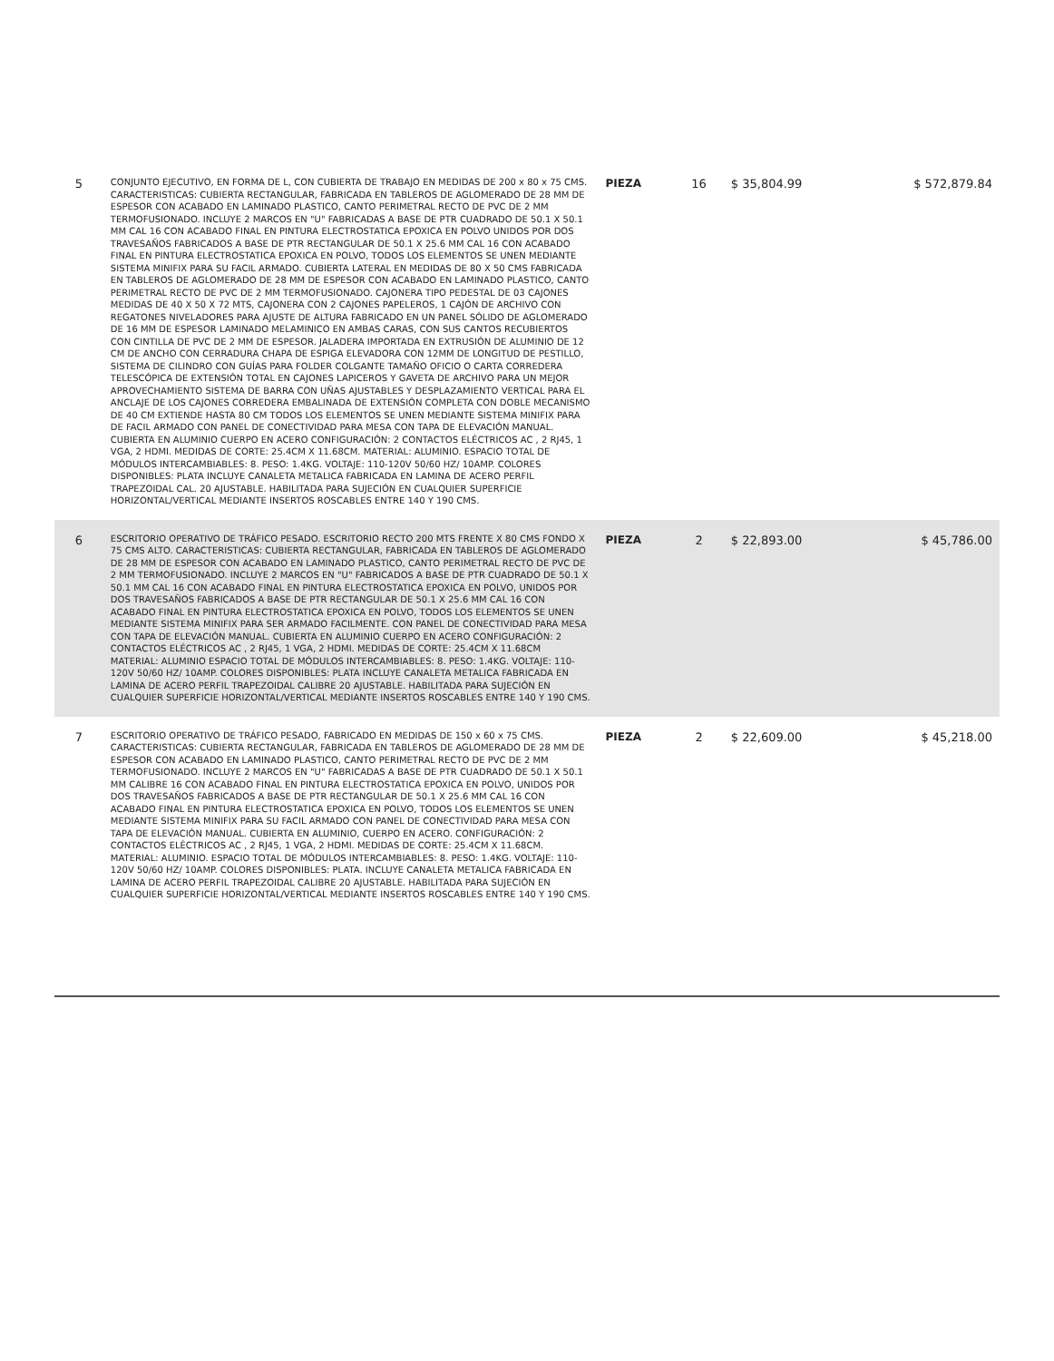| 5 | CONJUNTO EJECUTIVO, EN FORMA DE L, CON CUBIERTA DE TRABAJO EN MEDIDAS DE 200 x 80 x 75 CMS. CARACTERISTICAS: CUBIERTA RECTANGULAR, FABRICADA EN TABLEROS DE AGLOMERADO DE 28 MM DE ESPESOR CON ACABADO EN LAMINADO PLASTICO, CANTO PERIMETRAL RECTO DE PVC DE 2 MM TERMOFUSIONADO. INCLUYE 2 MARCOS EN "U" FABRICADAS A BASE DE PTR CUADRADO DE 50.1 X 50.1 MM CAL 16 CON ACABADO FINAL EN PINTURA ELECTROSTATICA EPOXICA EN POLVO UNIDOS POR DOS TRAVESAÑOS FABRICADOS A BASE DE PTR RECTANGULAR DE 50.1 X 25.6 MM CAL 16 CON ACABADO FINAL EN PINTURA ELECTROSTATICA EPOXICA EN POLVO, TODOS LOS ELEMENTOS SE UNEN MEDIANTE SISTEMA MINIFIX PARA SU FACIL ARMADO. CUBIERTA LATERAL EN MEDIDAS DE 80 X 50 CMS FABRICADA EN TABLEROS DE AGLOMERADO DE 28 MM DE ESPESOR CON ACABADO EN LAMINADO PLASTICO, CANTO PERIMETRAL RECTO DE PVC DE 2 MM TERMOFUSIONADO. CAJONERA TIPO PEDESTAL DE 03 CAJONES MEDIDAS DE 40 X 50 X 72 MTS, CAJONERA CON 2 CAJONES PAPELEROS, 1 CAJÓN DE ARCHIVO CON REGATONES NIVELADORES PARA AJUSTE DE ALTURA FABRICADO EN UN PANEL SÓLIDO DE AGLOMERADO DE 16 MM DE ESPESOR LAMINADO MELAMINICO EN AMBAS CARAS, CON SUS CANTOS RECUBIERTOS CON CINTILLA DE PVC DE 2 MM DE ESPESOR. JALADERA IMPORTADA EN EXTRUSIÓN DE ALUMINIO DE 12 CM DE ANCHO CON CERRADURA CHAPA DE ESPIGA ELEVADORA CON 12MM DE LONGITUD DE PESTILLO, SISTEMA DE CILINDRO CON GUÍAS PARA FOLDER COLGANTE TAMAÑO OFICIO O CARTA CORREDERA TELESCÓPICA DE EXTENSIÓN TOTAL EN CAJONES LAPICEROS Y GAVETA DE ARCHIVO PARA UN MEJOR APROVECHAMIENTO SISTEMA DE BARRA CON UÑAS AJUSTABLES Y DESPLAZAMIENTO VERTICAL PARA EL ANCLAJE DE LOS CAJONES CORREDERA EMBALINADA DE EXTENSIÓN COMPLETA CON DOBLE MECANISMO DE 40 CM EXTIENDE HASTA 80 CM TODOS LOS ELEMENTOS SE UNEN MEDIANTE SISTEMA MINIFIX PARA DE FACIL ARMADO CON PANEL DE CONECTIVIDAD PARA MESA CON TAPA DE ELEVACIÓN MANUAL. CUBIERTA EN ALUMINIO CUERPO EN ACERO CONFIGURACIÓN: 2 CONTACTOS ELÉCTRICOS AC , 2 RJ45, 1 VGA, 2 HDMI. MEDIDAS DE CORTE: 25.4CM X 11.68CM. MATERIAL: ALUMINIO. ESPACIO TOTAL DE MÓDULOS INTERCAMBIABLES: 8. PESO: 1.4KG. VOLTAJE: 110-120V 50/60 HZ/ 10AMP. COLORES DISPONIBLES: PLATA INCLUYE CANALETA METALICA FABRICADA EN LAMINA DE ACERO PERFIL TRAPEZOIDAL CAL. 20 AJUSTABLE. HABILITADA PARA SUJECIÓN EN CUALQUIER SUPERFICIE HORIZONTAL/VERTICAL MEDIANTE INSERTOS ROSCABLES ENTRE 140 Y 190 CMS. | PIEZA | 16 | $ 35,804.99 | $ 572,879.84 |
| 6 | ESCRITORIO OPERATIVO DE TRÁFICO PESADO. ESCRITORIO RECTO 200 MTS FRENTE X 80 CMS FONDO X 75 CMS ALTO. CARACTERISTICAS: CUBIERTA RECTANGULAR, FABRICADA EN TABLEROS DE AGLOMERADO DE 28 MM DE ESPESOR CON ACABADO EN LAMINADO PLASTICO, CANTO PERIMETRAL RECTO DE PVC DE 2 MM TERMOFUSIONADO. INCLUYE 2 MARCOS EN "U" FABRICADOS A BASE DE PTR CUADRADO DE 50.1 X 50.1 MM CAL 16 CON ACABADO FINAL EN PINTURA ELECTROSTATICA EPOXICA EN POLVO, UNIDOS POR DOS TRAVESAÑOS FABRICADOS A BASE DE PTR RECTANGULAR DE 50.1 X 25.6 MM CAL 16 CON ACABADO FINAL EN PINTURA ELECTROSTATICA EPOXICA EN POLVO, TODOS LOS ELEMENTOS SE UNEN MEDIANTE SISTEMA MINIFIX PARA SER ARMADO FACILMENTE. CON PANEL DE CONECTIVIDAD PARA MESA CON TAPA DE ELEVACIÓN MANUAL. CUBIERTA EN ALUMINIO CUERPO EN ACERO CONFIGURACIÓN: 2 CONTACTOS ELÉCTRICOS AC , 2 RJ45, 1 VGA, 2 HDMI. MEDIDAS DE CORTE: 25.4CM X 11.68CM MATERIAL: ALUMINIO ESPACIO TOTAL DE MÓDULOS INTERCAMBIABLES: 8. PESO: 1.4KG. VOLTAJE: 110-120V 50/60 HZ/ 10AMP. COLORES DISPONIBLES: PLATA INCLUYE CANALETA METALICA FABRICADA EN LAMINA DE ACERO PERFIL TRAPEZOIDAL CALIBRE 20 AJUSTABLE. HABILITADA PARA SUJECIÓN EN CUALQUIER SUPERFICIE HORIZONTAL/VERTICAL MEDIANTE INSERTOS ROSCABLES ENTRE 140 Y 190 CMS. | PIEZA | 2 | $ 22,893.00 | $ 45,786.00 |
| 7 | ESCRITORIO OPERATIVO DE TRÁFICO PESADO, FABRICADO EN MEDIDAS DE 150 x 60 x 75 CMS. CARACTERISTICAS: CUBIERTA RECTANGULAR, FABRICADA EN TABLEROS DE AGLOMERADO DE 28 MM DE ESPESOR CON ACABADO EN LAMINADO PLASTICO, CANTO PERIMETRAL RECTO DE PVC DE 2 MM TERMOFUSIONADO. INCLUYE 2 MARCOS EN "U" FABRICADAS A BASE DE PTR CUADRADO DE 50.1 X 50.1 MM CALIBRE 16 CON ACABADO FINAL EN PINTURA ELECTROSTATICA EPOXICA EN POLVO, UNIDOS POR DOS TRAVESAÑOS FABRICADOS A BASE DE PTR RECTANGULAR DE 50.1 X 25.6 MM CAL 16 CON ACABADO FINAL EN PINTURA ELECTROSTATICA EPOXICA EN POLVO, TODOS LOS ELEMENTOS SE UNEN MEDIANTE SISTEMA MINIFIX PARA SU FACIL ARMADO CON PANEL DE CONECTIVIDAD PARA MESA CON TAPA DE ELEVACIÓN MANUAL. CUBIERTA EN ALUMINIO, CUERPO EN ACERO. CONFIGURACIÓN: 2 CONTACTOS ELÉCTRICOS AC , 2 RJ45, 1 VGA, 2 HDMI. MEDIDAS DE CORTE: 25.4CM X 11.68CM. MATERIAL: ALUMINIO. ESPACIO TOTAL DE MÓDULOS INTERCAMBIABLES: 8. PESO: 1.4KG. VOLTAJE: 110-120V 50/60 HZ/ 10AMP. COLORES DISPONIBLES: PLATA. INCLUYE CANALETA METALICA FABRICADA EN LAMINA DE ACERO PERFIL TRAPEZOIDAL CALIBRE 20 AJUSTABLE. HABILITADA PARA SUJECIÓN EN CUALQUIER SUPERFICIE HORIZONTAL/VERTICAL MEDIANTE INSERTOS ROSCABLES ENTRE 140 Y 190 CMS. | PIEZA | 2 | $ 22,609.00 | $ 45,218.00 |